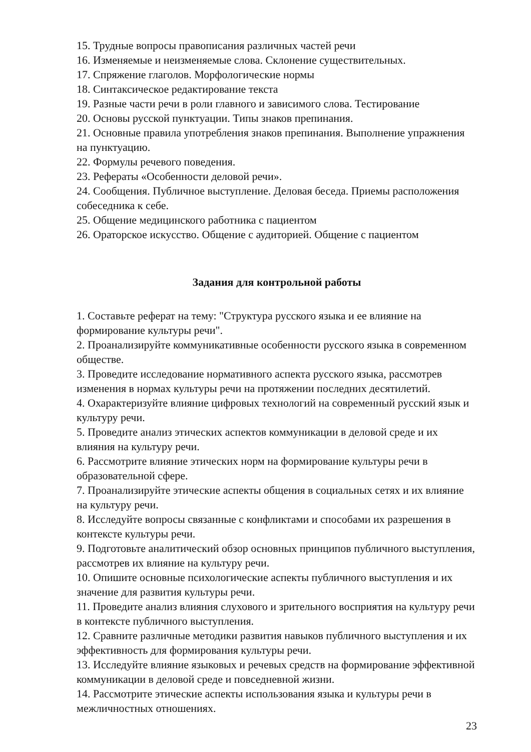15. Трудные вопросы правописания различных частей речи
16. Изменяемые и неизменяемые слова. Склонение существительных.
17. Спряжение глаголов. Морфологические нормы
18. Синтаксическое редактирование текста
19. Разные части речи в роли главного и зависимого слова. Тестирование
20. Основы русской пунктуации. Типы знаков препинания.
21. Основные правила употребления знаков препинания. Выполнение упражнения на пунктуацию.
22. Формулы речевого поведения.
23. Рефераты «Особенности деловой речи».
24. Сообщения. Публичное выступление. Деловая беседа. Приемы расположения собеседника к себе.
25. Общение медицинского работника с пациентом
26. Ораторское искусство. Общение с аудиторией. Общение с пациентом
Задания для контрольной работы
1. Составьте реферат на тему: "Структура русского языка и ее влияние на формирование культуры речи".
2. Проанализируйте коммуникативные особенности русского языка в современном обществе.
3. Проведите исследование нормативного аспекта русского языка, рассмотрев изменения в нормах культуры речи на протяжении последних десятилетий.
4. Охарактеризуйте влияние цифровых технологий на современный русский язык и культуру речи.
5. Проведите анализ этических аспектов коммуникации в деловой среде и их влияния на культуру речи.
6. Рассмотрите влияние этических норм на формирование культуры речи в образовательной сфере.
7. Проанализируйте этические аспекты общения в социальных сетях и их влияние на культуру речи.
8. Исследуйте вопросы связанные с конфликтами и способами их разрешения в контексте культуры речи.
9. Подготовьте аналитический обзор основных принципов публичного выступления, рассмотрев их влияние на культуру речи.
10. Опишите основные психологические аспекты публичного выступления и их значение для развития культуры речи.
11. Проведите анализ влияния слухового и зрительного восприятия на культуру речи в контексте публичного выступления.
12. Сравните различные методики развития навыков публичного выступления и их эффективность для формирования культуры речи.
13. Исследуйте влияние языковых и речевых средств на формирование эффективной коммуникации в деловой среде и повседневной жизни.
14. Рассмотрите этические аспекты использования языка и культуры речи в межличностных отношениях.
23